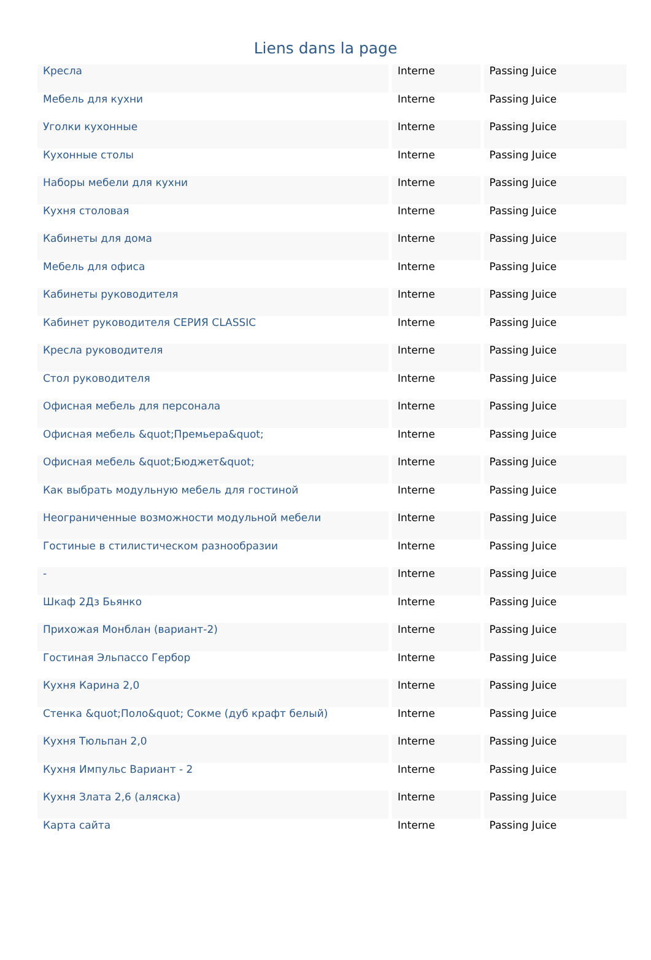Liens dans la page
| Кресла | Interne | Passing Juice |
| Мебель для кухни | Interne | Passing Juice |
| Уголки кухонные | Interne | Passing Juice |
| Кухонные столы | Interne | Passing Juice |
| Наборы мебели для кухни | Interne | Passing Juice |
| Кухня столовая | Interne | Passing Juice |
| Кабинеты для дома | Interne | Passing Juice |
| Мебель для офиса | Interne | Passing Juice |
| Кабинеты руководителя | Interne | Passing Juice |
| Кабинет руководителя СЕРИЯ CLASSIC | Interne | Passing Juice |
| Кресла руководителя | Interne | Passing Juice |
| Стол руководителя | Interne | Passing Juice |
| Офисная мебель для персонала | Interne | Passing Juice |
| Офисная мебель &quot;Премьера&quot; | Interne | Passing Juice |
| Офисная мебель &quot;Бюджет&quot; | Interne | Passing Juice |
| Как выбрать модульную мебель для гостиной | Interne | Passing Juice |
| Неограниченные возможности модульной мебели | Interne | Passing Juice |
| Гостиные в стилистическом разнообразии | Interne | Passing Juice |
| - | Interne | Passing Juice |
| Шкаф 2Дз Бьянко | Interne | Passing Juice |
| Прихожая Монблан (вариант-2) | Interne | Passing Juice |
| Гостиная Эльпассо Гербор | Interne | Passing Juice |
| Кухня Карина 2,0 | Interne | Passing Juice |
| Стенка &quot;Поло&quot; Сокме (дуб крафт белый) | Interne | Passing Juice |
| Кухня Тюльпан 2,0 | Interne | Passing Juice |
| Кухня Импульс Вариант - 2 | Interne | Passing Juice |
| Кухня Злата 2,6 (аляска) | Interne | Passing Juice |
| Карта сайта | Interne | Passing Juice |